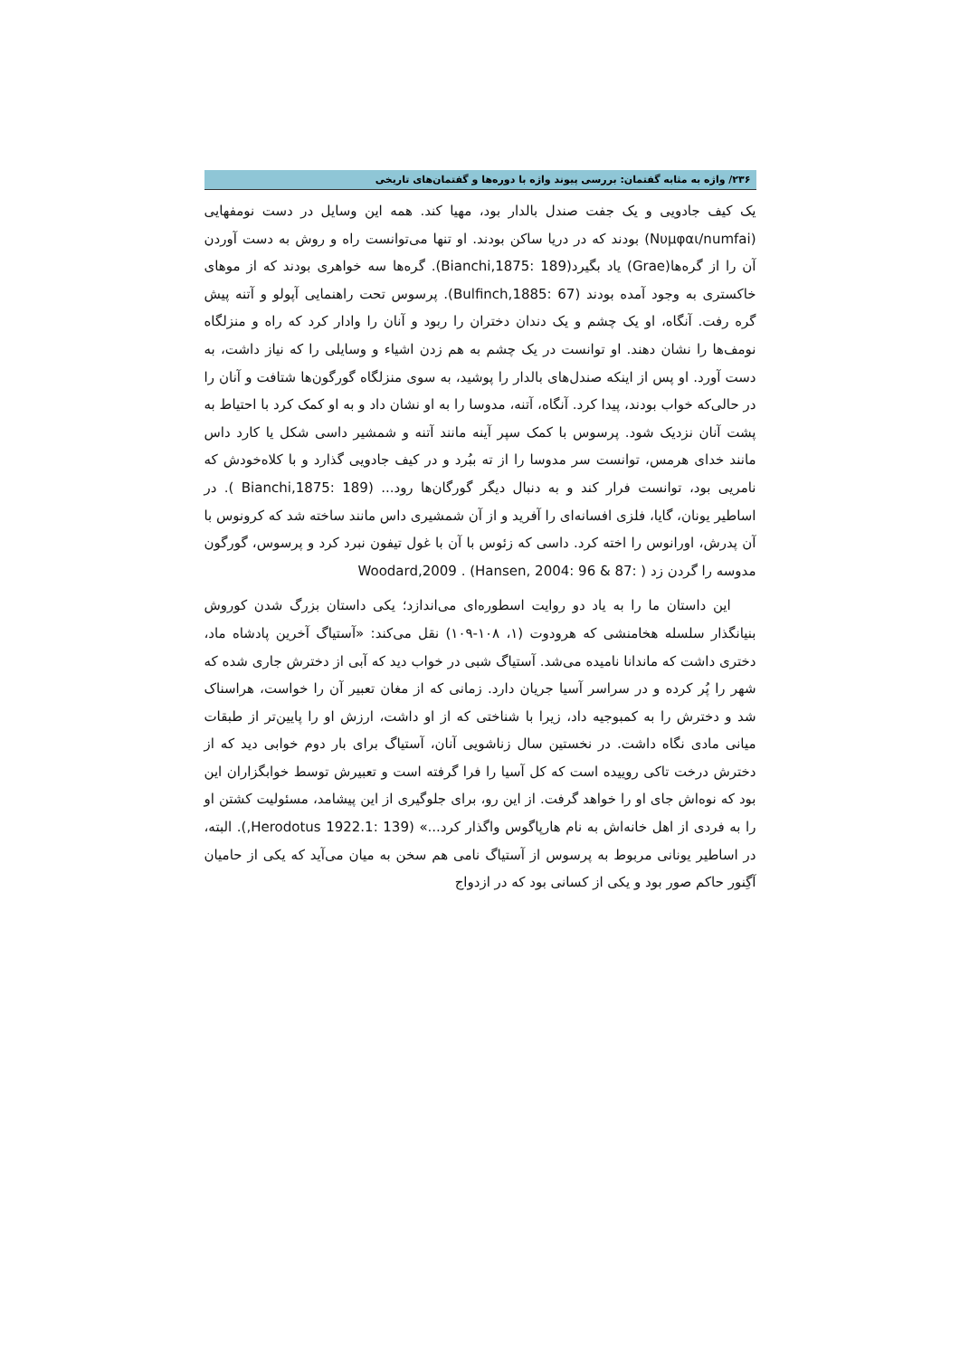۲۳۶/ واژه به مثابه گفتمان: بررسی پیوند واژه با دوره‌ها و گفتمان‌های تاریخی
یک کیف جادویی و یک جفت صندل بالدار بود، مهیا کند. همه این وسایل در دست نومفهایی (Νυμφαι/numfai) بودند که در دریا ساکن بودند. او تنها می‌توانست راه و روش به دست آوردن آن را از گره‌ها(Grae) یاد بگیرد(Bianchi,1875: 189). گره‌ها سه خواهری بودند که از موهای خاکستری به وجود آمده بودند (Bulfinch,1885: 67). پرسوس تحت راهنمایی آپولو و آتنه پیش گره رفت. آنگاه، او یک چشم و یک دندان دختران را ربود و آنان را وادار کرد که راه و منزلگاه نومف‌ها را نشان دهند. او توانست در یک چشم به هم زدن اشیاء و وسایلی را که نیاز داشت، به دست آورد. او پس از اینکه صندل‌های بالدار را پوشید، به سوی منزلگاه گورگون‌ها شتافت و آنان را در حالی‌که خواب بودند، پیدا کرد. آنگاه، آتنه، مدوسا را به او نشان داد و به او کمک کرد با احتیاط به پشت آنان نزدیک شود. پرسوس با کمک سپر آینه مانند آتنه و شمشیر داسی شکل یا کارد داس مانند خدای هرمس، توانست سر مدوسا را از ته ببُرد و در کیف جادویی گذارد و با کلاه‌خودش که نامریی بود، توانست فرار کند و به دنبال دیگر گورگان‌ها رود... (Bianchi,1875: 189 ). در اساطیر یونان، گایا، فلزی افسانه‌ای را آفرید و از آن شمشیری داس مانند ساخته شد که کرونوس با آن پدرش، اورانوس را اخته کرد. داسی که زئوس با آن با غول تیفون نبرد کرد و پرسوس، گورگون مدوسه را گردن زد ( :Woodard,2009 . (Hansen, 2004: 96 & 87
این داستان ما را به یاد دو روایت اسطوره‌ای می‌اندازد؛ یکی داستان بزرگ شدن کوروش بنیانگذار سلسله هخامنشی که هرودوت (۱، ۱۰۸-۱۰۹) نقل می‌کند: «آستیاگ آخرین پادشاه ماد، دختری داشت که ماندانا نامیده می‌شد. آستیاگ شبی در خواب دید که آبی از دخترش جاری شده که شهر را پُر کرده و در سراسر آسیا جریان دارد. زمانی که از مغان تعبیر آن را خواست، هراسناک شد و دخترش را به کمبوجیه داد، زیرا با شناختی که از او داشت، ارزش او را پایین‌تر از طبقات میانی مادی نگاه داشت. در نخستین سال زناشویی آنان، آستیاگ برای بار دوم خوابی دید که از دخترش درخت تاکی روییده است که کل آسیا را فرا گرفته است و تعبیرش توسط خوابگزاران این بود که نوه‌اش جای او را خواهد گرفت. از این رو، برای جلوگیری از این پیشامد، مسئولیت کشتن او را به فردی از اهل خانه‌اش به نام هارپاگوس واگذار کرد...» (Herodotus 1922.1: 139,). البته، در اساطیر یونانی مربوط به پرسوس از آستیاگ نامی هم سخن به میان می‌آید که یکی از حامیان آگِنور حاکم صور بود و یکی از کسانی بود که در ازدواج